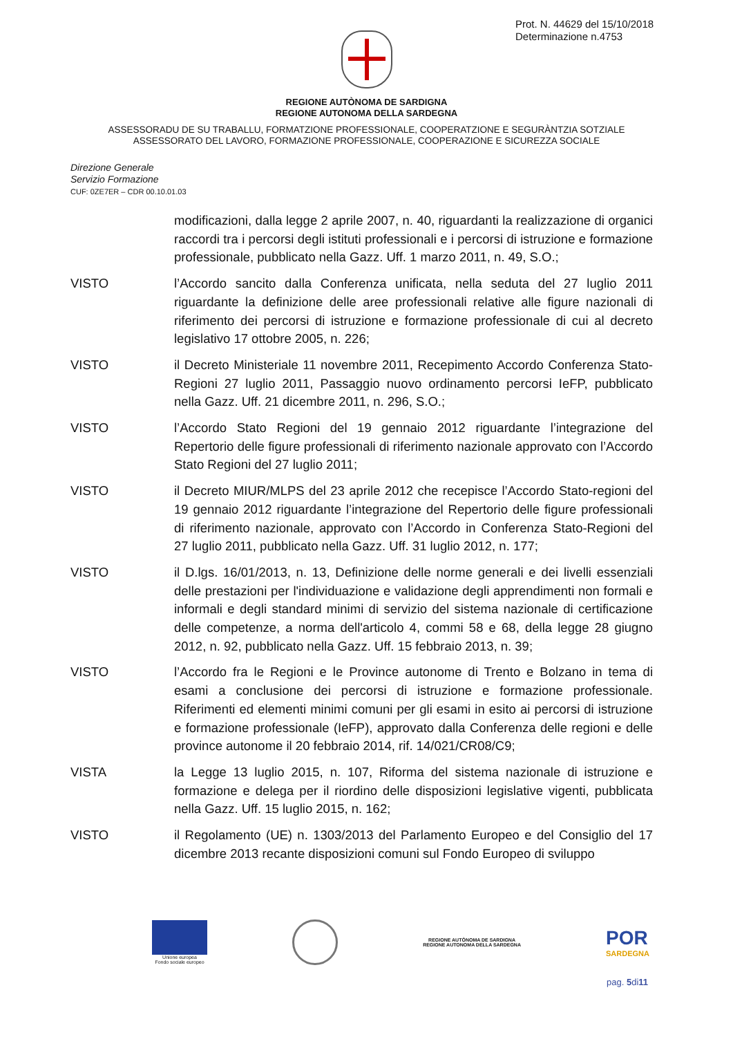Prot. N. 44629 del 15/10/2018
Determinazione n.4753
REGIONE AUTÒNOMA DE SARDIGNA
REGIONE AUTONOMA DELLA SARDEGNA
ASSESSORADU DE SU TRABALLU, FORMATZIONE PROFESSIONALE, COOPERATZIONE E SEGURÀNTZIA SOTZIALE
ASSESSORATO DEL LAVORO, FORMAZIONE PROFESSIONALE, COOPERAZIONE E SICUREZZA SOCIALE
Direzione Generale
Servizio Formazione
CUF: 0ZE7ER – CDR 00.10.01.03
modificazioni, dalla legge 2 aprile 2007, n. 40, riguardanti la realizzazione di organici raccordi tra i percorsi degli istituti professionali e i percorsi di istruzione e formazione professionale, pubblicato nella Gazz. Uff. 1 marzo 2011, n. 49, S.O.;
VISTO l’Accordo sancito dalla Conferenza unificata, nella seduta del 27 luglio 2011 riguardante la definizione delle aree professionali relative alle figure nazionali di riferimento dei percorsi di istruzione e formazione professionale di cui al decreto legislativo 17 ottobre 2005, n. 226;
VISTO il Decreto Ministeriale 11 novembre 2011, Recepimento Accordo Conferenza Stato- Regioni 27 luglio 2011, Passaggio nuovo ordinamento percorsi IeFP, pubblicato nella Gazz. Uff. 21 dicembre 2011, n. 296, S.O.;
VISTO l’Accordo Stato Regioni del 19 gennaio 2012 riguardante l’integrazione del Repertorio delle figure professionali di riferimento nazionale approvato con l’Accordo Stato Regioni del 27 luglio 2011;
VISTO il Decreto MIUR/MLPS del 23 aprile 2012 che recepisce l’Accordo Stato-regioni del 19 gennaio 2012 riguardante l’integrazione del Repertorio delle figure professionali di riferimento nazionale, approvato con l’Accordo in Conferenza Stato-Regioni del 27 luglio 2011, pubblicato nella Gazz. Uff. 31 luglio 2012, n. 177;
VISTO il D.lgs. 16/01/2013, n. 13, Definizione delle norme generali e dei livelli essenziali delle prestazioni per l'individuazione e validazione degli apprendimenti non formali e informali e degli standard minimi di servizio del sistema nazionale di certificazione delle competenze, a norma dell'articolo 4, commi 58 e 68, della legge 28 giugno 2012, n. 92, pubblicato nella Gazz. Uff. 15 febbraio 2013, n. 39;
VISTO l’Accordo fra le Regioni e le Province autonome di Trento e Bolzano in tema di esami a conclusione dei percorsi di istruzione e formazione professionale. Riferimenti ed elementi minimi comuni per gli esami in esito ai percorsi di istruzione e formazione professionale (IeFP), approvato dalla Conferenza delle regioni e delle province autonome il 20 febbraio 2014, rif. 14/021/CR08/C9;
VISTA la Legge 13 luglio 2015, n. 107, Riforma del sistema nazionale di istruzione e formazione e delega per il riordino delle disposizioni legislative vigenti, pubblicata nella Gazz. Uff. 15 luglio 2015, n. 162;
VISTO il Regolamento (UE) n. 1303/2013 del Parlamento Europeo e del Consiglio del 17 dicembre 2013 recante disposizioni comuni sul Fondo Europeo di sviluppo
Unione europea
Fondo sociale europeo
REGIONE AUTÒNOMA DE SARDIGNA
REGIONE AUTONOMA DELLA SARDEGNA
POR
SARDEGNA
pag. 5di11